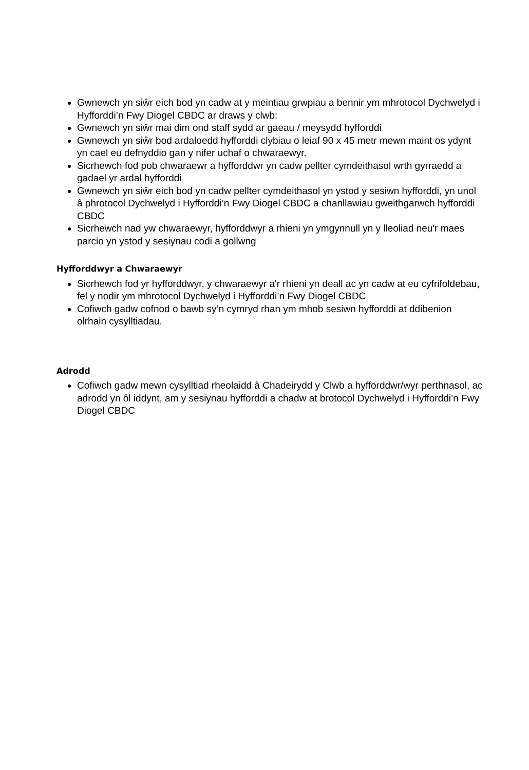Gwnewch yn siŵr eich bod yn cadw at y meintiau grwpiau a bennir ym mhrotocol Dychwelyd i Hyfforddi’n Fwy Diogel CBDC ar draws y clwb:
Gwnewch yn siŵr mai dim ond staff sydd ar gaeau / meysydd hyfforddi
Gwnewch yn siŵr bod ardaloedd hyfforddi clybiau o leiaf 90 x 45 metr mewn maint os ydynt yn cael eu defnyddio gan y nifer uchaf o chwaraewyr.
Sicrhewch fod pob chwaraewr a hyfforddwr yn cadw pellter cymdeithasol wrth gyrraedd a gadael yr ardal hyfforddi
Gwnewch yn siŵr eich bod yn cadw pellter cymdeithasol yn ystod y sesiwn hyfforddi, yn unol â phrotocol Dychwelyd i Hyfforddi’n Fwy Diogel CBDC a chanllawiau gweithgarwch hyfforddi CBDC
Sicrhewch nad yw chwaraewyr, hyfforddwyr a rhieni yn ymgynnull yn y lleoliad neu'r maes parcio yn ystod y sesiynau codi a gollwng
Hyfforddwyr a Chwaraewyr
Sicrhewch fod yr hyfforddwyr, y chwaraewyr a'r rhieni yn deall ac yn cadw at eu cyfrifoldebau, fel y nodir ym mhrotocol Dychwelyd i Hyfforddi’n Fwy Diogel CBDC
Cofiwch gadw cofnod o bawb sy’n cymryd rhan ym mhob sesiwn hyfforddi at ddibenion olrhain cysylltiadau.
Adrodd
Cofiwch gadw mewn cysylltiad rheolaidd â Chadeirydd y Clwb a hyfforddwr/wyr perthnasol, ac adrodd yn ôl iddynt, am y sesiynau hyfforddi a chadw at brotocol Dychwelyd i Hyfforddi’n Fwy Diogel CBDC